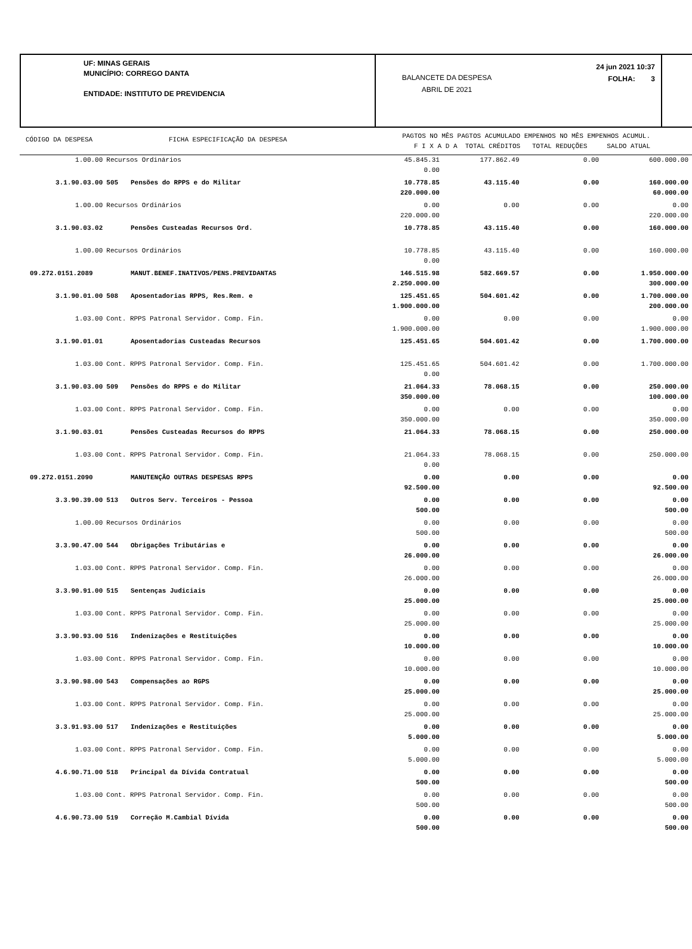UF: MINAS GERAIS
MUNICÍPIO: CORREGO DANTA
ENTIDADE: INSTITUTO DE PREVIDENCIA
BALANCETE DA DESPESA
ABRIL DE 2021
24 jun 2021 10:37
FOLHA: 3
CÓDIGO DA DESPESA FICHA ESPECIFICAÇÃO DA DESPESA
PAGTOS NO MÊS PAGTOS ACUMULADO EMPENHOS NO MÊS EMPENHOS ACUMUL.
F I X A D A TOTAL CRÉDITOS TOTAL REDUÇÕES SALDO ATUAL
| 1.00.00 | Recursos Ordinários | | 45.845.31 0.00 | 177.862.49 | 0.00 | 600.000.00 |
| 3.1.90.03.00 | 505 | Pensões do RPPS e do Militar | 10.778.85 220.000.00 | 43.115.40 | 0.00 | 160.000.00 60.000.00 |
| 1.00.00 | Recursos Ordinários | | 0.00 220.000.00 | 0.00 | 0.00 | 0.00 220.000.00 |
| 3.1.90.03.02 | | Pensões Custeadas Recursos Ord. | 10.778.85 | 43.115.40 | 0.00 | 160.000.00 |
| 1.00.00 | Recursos Ordinários | | 10.778.85 0.00 | 43.115.40 | 0.00 | 160.000.00 |
| 09.272.0151.2089 | | MANUT.BENEF.INATIVOS/PENS.PREVIDANTAS | 146.515.98 2.250.000.00 | 582.669.57 | 0.00 | 1.950.000.00 300.000.00 |
| 3.1.90.01.00 | 508 | Aposentadorias RPPS, Res.Rem. e | 125.451.65 1.900.000.00 | 504.601.42 | 0.00 | 1.700.000.00 200.000.00 |
| 1.03.00 | Cont. RPPS Patronal Servidor. Comp. Fin. | | 0.00 1.900.000.00 | 0.00 | 0.00 | 0.00 1.900.000.00 |
| 3.1.90.01.01 | | Aposentadorias Custeadas Recursos | 125.451.65 | 504.601.42 | 0.00 | 1.700.000.00 |
| 1.03.00 | Cont. RPPS Patronal Servidor. Comp. Fin. | | 125.451.65 0.00 | 504.601.42 | 0.00 | 1.700.000.00 |
| 3.1.90.03.00 | 509 | Pensões do RPPS e do Militar | 21.064.33 350.000.00 | 78.068.15 | 0.00 | 250.000.00 100.000.00 |
| 1.03.00 | Cont. RPPS Patronal Servidor. Comp. Fin. | | 0.00 350.000.00 | 0.00 | 0.00 | 0.00 350.000.00 |
| 3.1.90.03.01 | | Pensões Custeadas Recursos do RPPS | 21.064.33 | 78.068.15 | 0.00 | 250.000.00 |
| 1.03.00 | Cont. RPPS Patronal Servidor. Comp. Fin. | | 21.064.33 0.00 | 78.068.15 | 0.00 | 250.000.00 |
| 09.272.0151.2090 | | MANUTENÇÃO OUTRAS DESPESAS RPPS | 0.00 92.500.00 | 0.00 | 0.00 | 0.00 92.500.00 |
| 3.3.90.39.00 | 513 | Outros Serv. Terceiros - Pessoa | 0.00 500.00 | 0.00 | 0.00 | 0.00 500.00 |
| 1.00.00 | Recursos Ordinários | | 0.00 500.00 | 0.00 | 0.00 | 0.00 500.00 |
| 3.3.90.47.00 | 544 | Obrigações Tributárias e | 0.00 26.000.00 | 0.00 | 0.00 | 0.00 26.000.00 |
| 1.03.00 | Cont. RPPS Patronal Servidor. Comp. Fin. | | 0.00 26.000.00 | 0.00 | 0.00 | 0.00 26.000.00 |
| 3.3.90.91.00 | 515 | Sentenças Judiciais | 0.00 25.000.00 | 0.00 | 0.00 | 0.00 25.000.00 |
| 1.03.00 | Cont. RPPS Patronal Servidor. Comp. Fin. | | 0.00 25.000.00 | 0.00 | 0.00 | 0.00 25.000.00 |
| 3.3.90.93.00 | 516 | Indenizações e Restituições | 0.00 10.000.00 | 0.00 | 0.00 | 0.00 10.000.00 |
| 1.03.00 | Cont. RPPS Patronal Servidor. Comp. Fin. | | 0.00 10.000.00 | 0.00 | 0.00 | 0.00 10.000.00 |
| 3.3.90.98.00 | 543 | Compensações ao RGPS | 0.00 25.000.00 | 0.00 | 0.00 | 0.00 25.000.00 |
| 1.03.00 | Cont. RPPS Patronal Servidor. Comp. Fin. | | 0.00 25.000.00 | 0.00 | 0.00 | 0.00 25.000.00 |
| 3.3.91.93.00 | 517 | Indenizações e Restituições | 0.00 5.000.00 | 0.00 | 0.00 | 0.00 5.000.00 |
| 1.03.00 | Cont. RPPS Patronal Servidor. Comp. Fin. | | 0.00 5.000.00 | 0.00 | 0.00 | 0.00 5.000.00 |
| 4.6.90.71.00 | 518 | Principal da Dívida Contratual | 0.00 500.00 | 0.00 | 0.00 | 0.00 500.00 |
| 1.03.00 | Cont. RPPS Patronal Servidor. Comp. Fin. | | 0.00 500.00 | 0.00 | 0.00 | 0.00 500.00 |
| 4.6.90.73.00 | 519 | Correção M.Cambial Dívida | 0.00 500.00 | 0.00 | 0.00 | 0.00 500.00 |